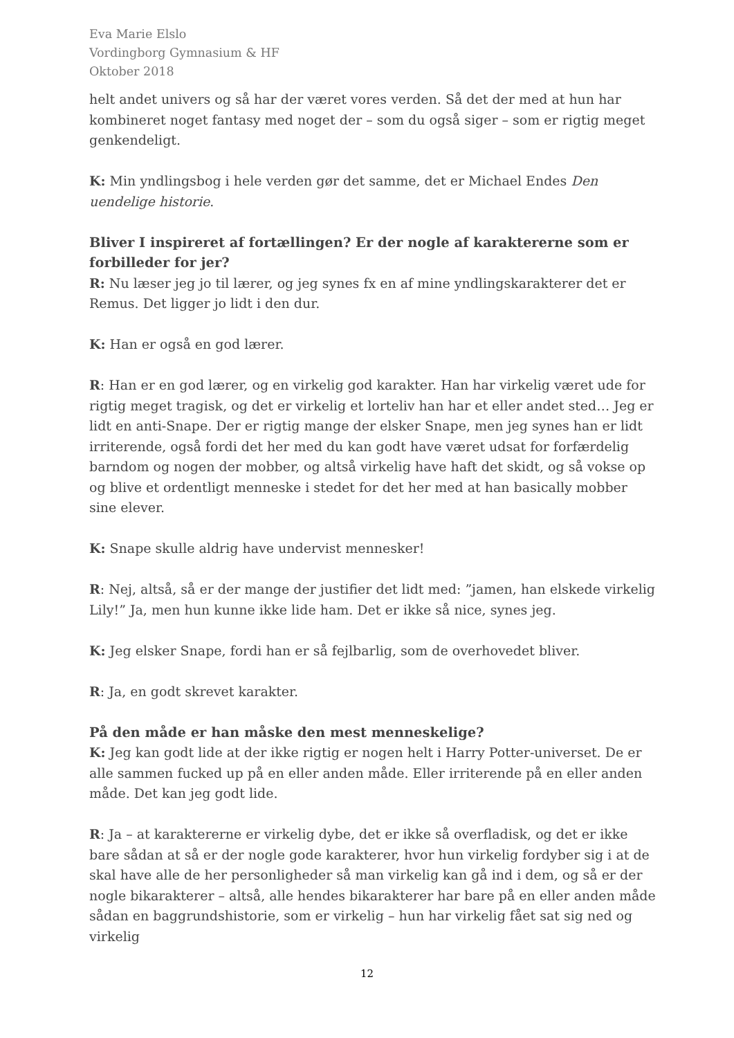Eva Marie Elslo
Vordingborg Gymnasium & HF
Oktober 2018
helt andet univers og så har der været vores verden. Så det der med at hun har kombineret noget fantasy med noget der – som du også siger – som er rigtig meget genkendeligt.
K: Min yndlingsbog i hele verden gør det samme, det er Michael Endes Den uendelige historie.
Bliver I inspireret af fortællingen? Er der nogle af karaktererne som er forbilleder for jer?
R: Nu læser jeg jo til lærer, og jeg synes fx en af mine yndlingskarakterer det er Remus. Det ligger jo lidt i den dur.
K: Han er også en god lærer.
R: Han er en god lærer, og en virkelig god karakter. Han har virkelig været ude for rigtig meget tragisk, og det er virkelig et lorteliv han har et eller andet sted… Jeg er lidt en anti-Snape. Der er rigtig mange der elsker Snape, men jeg synes han er lidt irriterende, også fordi det her med du kan godt have været udsat for forfærdelig barndom og nogen der mobber, og altså virkelig have haft det skidt, og så vokse op og blive et ordentligt menneske i stedet for det her med at han basically mobber sine elever.
K: Snape skulle aldrig have undervist mennesker!
R: Nej, altså, så er der mange der justifier det lidt med: ”jamen, han elskede virkelig Lily!” Ja, men hun kunne ikke lide ham. Det er ikke så nice, synes jeg.
K: Jeg elsker Snape, fordi han er så fejlbarlig, som de overhovedet bliver.
R: Ja, en godt skrevet karakter.
På den måde er han måske den mest menneskelige?
K: Jeg kan godt lide at der ikke rigtig er nogen helt i Harry Potter-universet. De er alle sammen fucked up på en eller anden måde. Eller irriterende på en eller anden måde. Det kan jeg godt lide.
R: Ja – at karaktererne er virkelig dybe, det er ikke så overfladisk, og det er ikke bare sådan at så er der nogle gode karakterer, hvor hun virkelig fordyber sig i at de skal have alle de her personligheder så man virkelig kan gå ind i dem, og så er der nogle bikarakterer – altså, alle hendes bikarakterer har bare på en eller anden måde sådan en baggrundshistorie, som er virkelig – hun har virkelig fået sat sig ned og virkelig
12